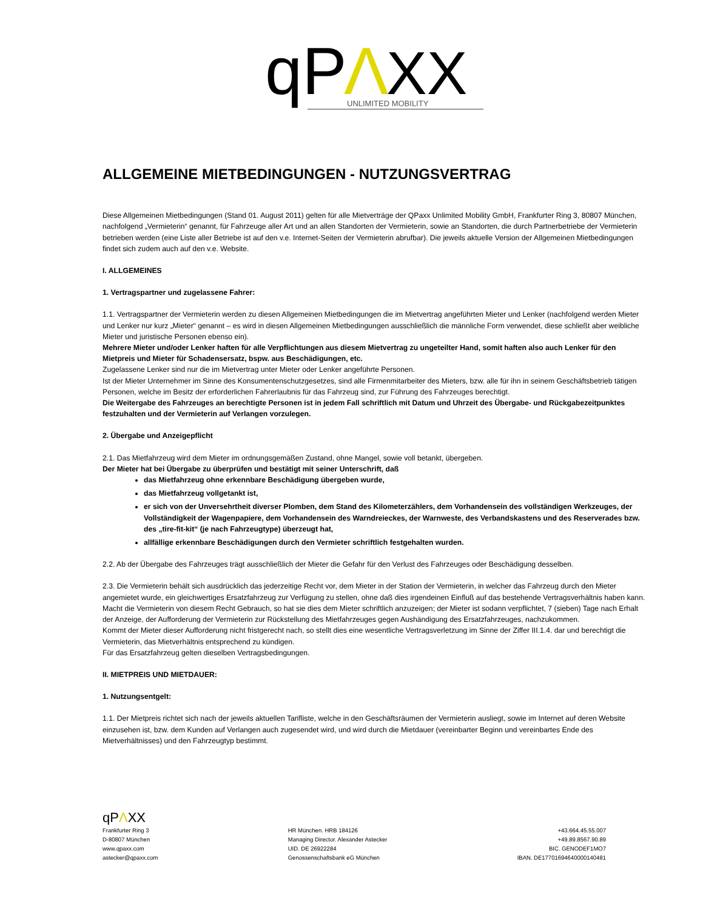qP
Λ
XX
UNLIMITED MOBILITY
ALLGEMEINE MIETBEDINGUNGEN - NUTZUNGSVERTRAG
Diese Allgemeinen Mietbedingungen (Stand 01. August 2011) gelten für alle Mietverträge der QPaxx Unlimited Mobility GmbH, Frankfurter Ring 3, 80807 München, nachfolgend „Vermieterin“ genannt, für Fahrzeuge aller Art und an allen Standorten der Vermieterin, sowie an Standorten, die durch Partnerbetriebe der Vermieterin betrieben werden (eine Liste aller Betriebe ist auf den v.e. Internet-Seiten der Vermieterin abrufbar). Die jeweils aktuelle Version der Allgemeinen Mietbedingungen findet sich zudem auch auf den v.e. Website.
I. ALLGEMEINES
1. Vertragspartner und zugelassene Fahrer:
1.1. Vertragspartner der Vermieterin werden zu diesen Allgemeinen Mietbedingungen die im Mietvertrag angeführten Mieter und Lenker (nachfolgend werden Mieter und Lenker nur kurz „Mieter“ genannt – es wird in diesen Allgemeinen Mietbedingungen ausschließlich die männliche Form verwendet, diese schließt aber weibliche Mieter und juristische Personen ebenso ein).
Mehrere Mieter und/oder Lenker haften für alle Verpflichtungen aus diesem Mietvertrag zu ungeteilter Hand, somit haften also auch Lenker für den Mietpreis und Mieter für Schadensersatz, bspw. aus Beschädigungen, etc.
Zugelassene Lenker sind nur die im Mietvertrag unter Mieter oder Lenker angeführte Personen.
Ist der Mieter Unternehmer im Sinne des Konsumentenschutzgesetzes, sind alle Firmenmitarbeiter des Mieters, bzw. alle für ihn in seinem Geschäftsbetrieb tätigen Personen, welche im Besitz der erforderlichen Fahrerlaubnis für das Fahrzeug sind, zur Führung des Fahrzeuges berechtigt.
Die Weitergabe des Fahrzeuges an berechtigte Personen ist in jedem Fall schriftlich mit Datum und Uhrzeit des Übergabe- und Rückgabezeitpunktes festzuhalten und der Vermieterin auf Verlangen vorzulegen.
2. Übergabe und Anzeigepflicht
2.1. Das Mietfahrzeug wird dem Mieter im ordnungsgemäßen Zustand, ohne Mangel, sowie voll betankt, übergeben.
Der Mieter hat bei Übergabe zu überprüfen und bestätigt mit seiner Unterschrift, daß
das Mietfahrzeug ohne erkennbare Beschädigung übergeben wurde,
das Mietfahrzeug vollgetankt ist,
er sich von der Unversehrtheit diverser Plomben, dem Stand des Kilometerzählers, dem Vorhandensein des vollständigen Werkzeuges, der Vollständigkeit der Wagenpapiere, dem Vorhandensein des Warndreieckes, der Warnweste, des Verbandskastens und des Reserverades bzw. des „tire-fit-kit“ (je nach Fahrzeugtype) überzeugt hat,
allfällige erkennbare Beschädigungen durch den Vermieter schriftlich festgehalten wurden.
2.2. Ab der Übergabe des Fahrzeuges trägt ausschließlich der Mieter die Gefahr für den Verlust des Fahrzeuges oder Beschädigung desselben.
2.3. Die Vermieterin behält sich ausdrücklich das jederzeitige Recht vor, dem Mieter in der Station der Vermieterin, in welcher das Fahrzeug durch den Mieter angemietet wurde, ein gleichwertiges Ersatzfahrzeug zur Verfügung zu stellen, ohne daß dies irgendeinen Einfluß auf das bestehende Vertragsverhältnis haben kann.
Macht die Vermieterin von diesem Recht Gebrauch, so hat sie dies dem Mieter schriftlich anzuzeigen; der Mieter ist sodann verpflichtet, 7 (sieben) Tage nach Erhalt der Anzeige, der Aufforderung der Vermieterin zur Rückstellung des Mietfahrzeuges gegen Aushändigung des Ersatzfahrzeuges, nachzukommen.
Kommt der Mieter dieser Aufforderung nicht fristgerecht nach, so stellt dies eine wesentliche Vertragsverletzung im Sinne der Ziffer III.1.4. dar und berechtigt die Vermieterin, das Mietverhältnis entsprechend zu kündigen.
Für das Ersatzfahrzeug gelten dieselben Vertragsbedingungen.
II. MIETPREIS UND MIETDAUER:
1. Nutzungsentgelt:
1.1. Der Mietpreis richtet sich nach der jeweils aktuellen Tarifliste, welche in den Geschäftsräumen der Vermieterin ausliegt, sowie im Internet auf deren Website einzusehen ist, bzw. dem Kunden auf Verlangen auch zugesendet wird, und wird durch die Mietdauer (vereinbarter Beginn und vereinbartes Ende des Mietverhältnisses) und den Fahrzeugtyp bestimmt.
qPΛXX
Frankfurter Ring 3
D-80807 München
www.qpaxx.com
astecker@qpaxx.com
HR München. HRB 184126
Managing Director. Alexander Astecker
UID. DE 26922284
Genossenschaftsbank eG München
+43.664.45.55.007
+49.89.8567.90.89
BIC. GENODEF1MO7
IBAN. DE17701694640000140481